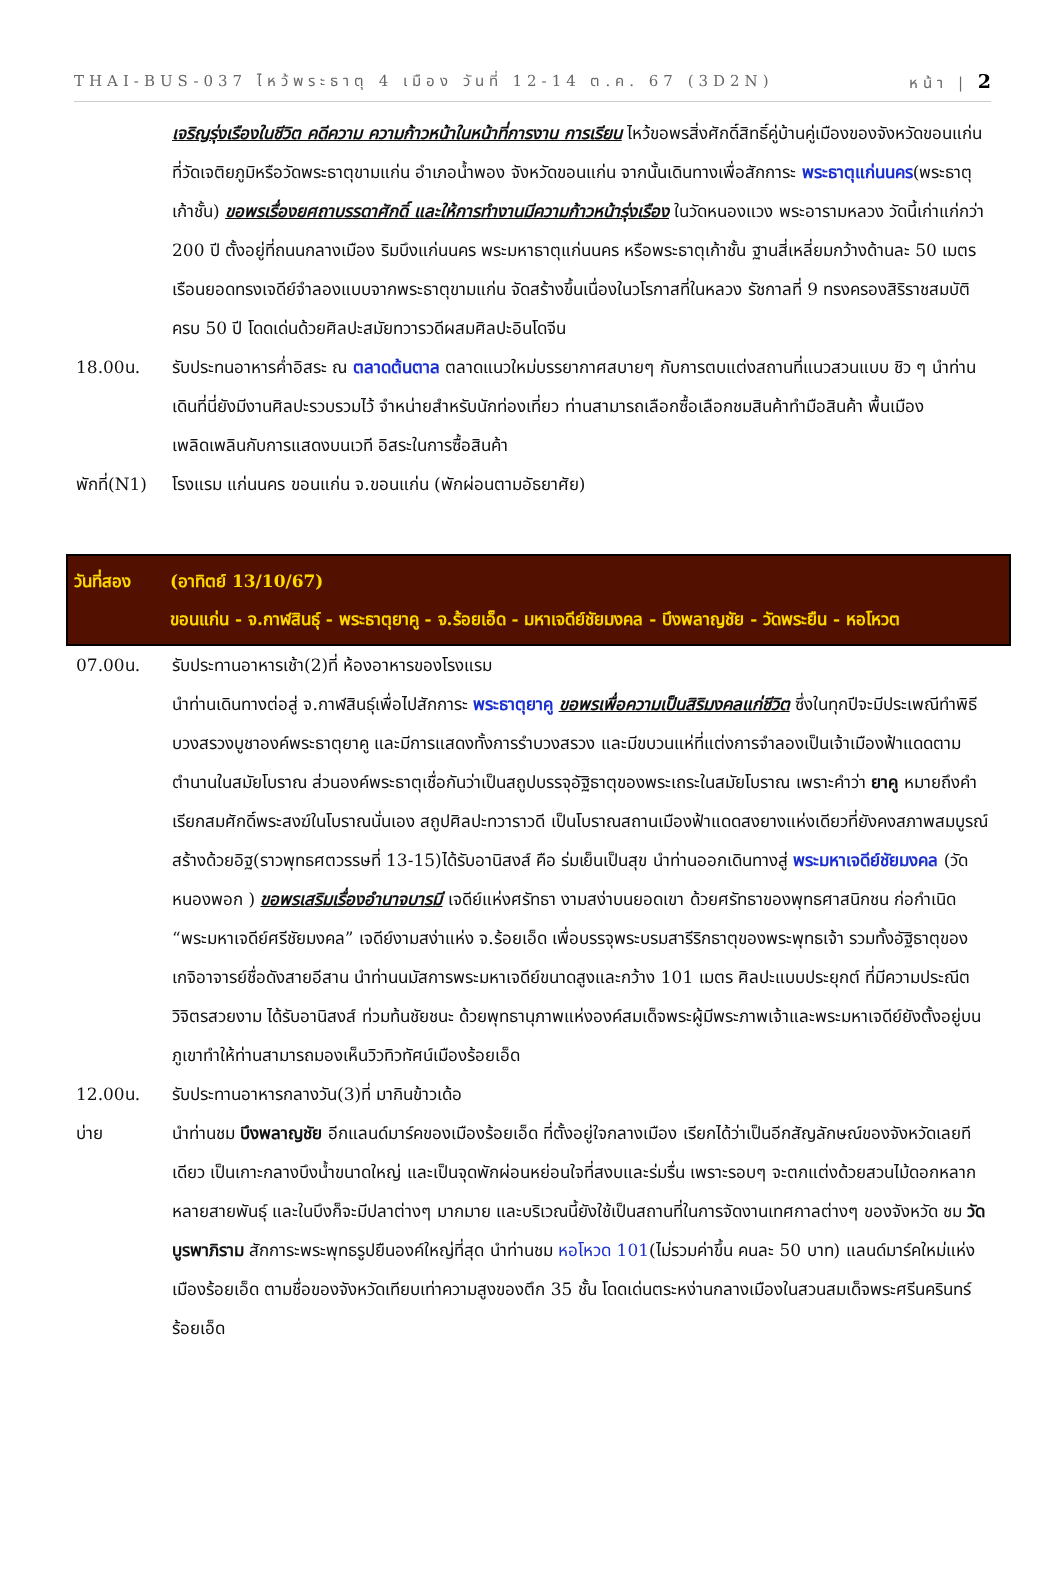THAI-BUS-037 ไหว้พระธาตุ 4 เมือง วันที่ 12-14 ต.ค. 67 (3D2N) หน้า | 2
เจริญรุ่งเรืองในชีวิต คดีความ ความก้าวหน้าในหน้าที่การงาน การเรียน ไหว้ขอพรสิ่งศักดิ์สิทธิ์คู่บ้านคู่เมืองของจังหวัดขอนแก่น ที่วัดเจติยภูมิหรือวัดพระธาตุขามแก่น อำเภอน้ำพอง จังหวัดขอนแก่น จากนั้นเดินทางเพื่อสักการะ พระธาตุแก่นนคร(พระธาตุเก้าชั้น) ขอพรเรื่องยศถาบรรดาศักดิ์ และให้การทำงานมีความก้าวหน้ารุ่งเรือง ในวัดหนองแวง พระอารามหลวง วัดนี้เก่าแก่กว่า 200 ปี ตั้งอยู่ที่ถนนกลางเมือง ริมบึงแก่นนคร พระมหาธาตุแก่นนคร หรือพระธาตุเก้าชั้น ฐานสี่เหลี่ยมกว้างด้านละ 50 เมตร เรือนยอดทรงเจดีย์จำลองแบบจากพระธาตุขามแก่น จัดสร้างขึ้นเนื่องในวโรกาสที่ในหลวง รัชกาลที่ 9 ทรงครองสิริราชสมบัติครบ 50 ปี โดดเด่นด้วยศิลปะสมัยทวารวดีผสมศิลปะอินโดจีน
18.00น. รับประทนอาหารค่ำอิสระ ณ ตลาดต้นตาล ตลาดแนวใหม่บรรยากาศสบายๆ กับการตบแต่งสถานที่แนวสวนแบบ ชิว ๆ นำท่านเดินที่นี่ยังมีงานศิลปะรวบรวมไว้ จำหน่ายสำหรับนักท่องเที่ยว ท่านสามารถเลือกซื้อเลือกชมสินค้าทำมือสินค้า พื้นเมือง เพลิดเพลินกับการแสดงบนเวที อิสระในการซื้อสินค้า
พักที่(N1)
โรงแรม แก่นนคร ขอนแก่น จ.ขอนแก่น (พักผ่อนตามอัธยาศัย)
วันที่สอง (อาทิตย์ 13/10/67)
ขอนแก่น - จ.กาฬสินธุ์ - พระธาตุยาคู - จ.ร้อยเอ็ด - มหาเจดีย์ชัยมงคล - บึงพลาญชัย - วัดพระยืน - หอโหวต
07.00น. รับประทานอาหารเช้า(2)ที่ ห้องอาหารของโรงแรม
นำท่านเดินทางต่อสู่ จ.กาฬสินธุ์เพื่อไปสักการะ พระธาตุยาคู ขอพรเพื่อความเป็นสิริมงคลแก่ชีวิต ซึ่งในทุกปีจะมีประเพณีทำพิธีบวงสรวงบูชาองค์พระธาตุยาคู และมีการแสดงทั้งการรำบวงสรวง และมีขบวนแห่ที่แต่งการจำลองเป็นเจ้าเมืองฟ้าแดดตามตำนานในสมัยโบราณ ส่วนองค์พระธาตุเชื่อกันว่าเป็นสถูปบรรจุอัฐิธาตุของพระเถระในสมัยโบราณ เพราะคำว่า ยาคู หมายถึงคำเรียกสมศักดิ์พระสงฆ์ในโบราณนั่นเอง สถูปศิลปะทวาราวดี เป็นโบราณสถานเมืองฟ้าแดดสงยางแห่งเดียวที่ยังคงสภาพสมบูรณ์ สร้างด้วยอิฐ(ราวพุทธศตวรรษที่ 13-15)ได้รับอานิสงส์ คือ ร่มเย็นเป็นสุข นำท่านออกเดินทางสู่ พระมหาเจดีย์ชัยมงคล (วัดหนองพอก ) ขอพรเสริมเรื่องอำนาจบารมี เจดีย์แห่งศรัทธา งามสง่าบนยอดเขา ด้วยศรัทธาของพุทธศาสนิกชน ก่อกำเนิด “พระมหาเจดีย์ศรีชัยมงคล” เจดีย์งามสง่าแห่ง จ.ร้อยเอ็ด เพื่อบรรจุพระบรมสารีริกธาตุของพระพุทธเจ้า รวมทั้งอัฐิธาตุของเกจิอาจารย์ชื่อดังสายอีสาน นำท่านนมัสการพระมหาเจดีย์ขนาดสูงและกว้าง 101 เมตร ศิลปะแบบประยุกต์ ที่มีความประณีตวิจิตรสวยงาม ได้รับอานิสงส์ ท่วมท้นชัยชนะ ด้วยพุทธานุภาพแห่งองค์สมเด็จพระผู้มีพระภาพเจ้าและพระมหาเจดีย์ยังตั้งอยู่บนภูเขาทำให้ท่านสามารถมองเห็นวิวทิวทัศน์เมืองร้อยเอ็ด
12.00น. รับประทานอาหารกลางวัน(3)ที่ มากินข้าวเด้อ
บ่าย นำท่านชม บึงพลาญชัย อีกแลนด์มาร์คของเมืองร้อยเอ็ด ที่ตั้งอยู่ใจกลางเมือง เรียกได้ว่าเป็นอีกสัญลักษณ์ของจังหวัดเลยทีเดียว เป็นเกาะกลางบึงน้ำขนาดใหญ่ และเป็นจุดพักผ่อนหย่อนใจที่สงบและร่มรื่น เพราะรอบๆ จะตกแต่งด้วยสวนไม้ดอกหลากหลายสายพันธุ์ และในบึงก็จะมีปลาต่างๆ มากมาย และบริเวณนี้ยังใช้เป็นสถานที่ในการจัดงานเทศกาลต่างๆ ของจังหวัด ชม วัดบูรพาภิราม สักการะพระพุทธรูปยืนองค์ใหญ่ที่สุด นำท่านชม หอโหวด 101(ไม่รวมค่าขึ้น คนละ 50 บาท) แลนด์มาร์คใหม่แห่งเมืองร้อยเอ็ด ตามชื่อของจังหวัดเทียบเท่าความสูงของตึก 35 ชั้น โดดเด่นตระหง่านกลางเมืองในสวนสมเด็จพระศรีนครินทร์ร้อยเอ็ด